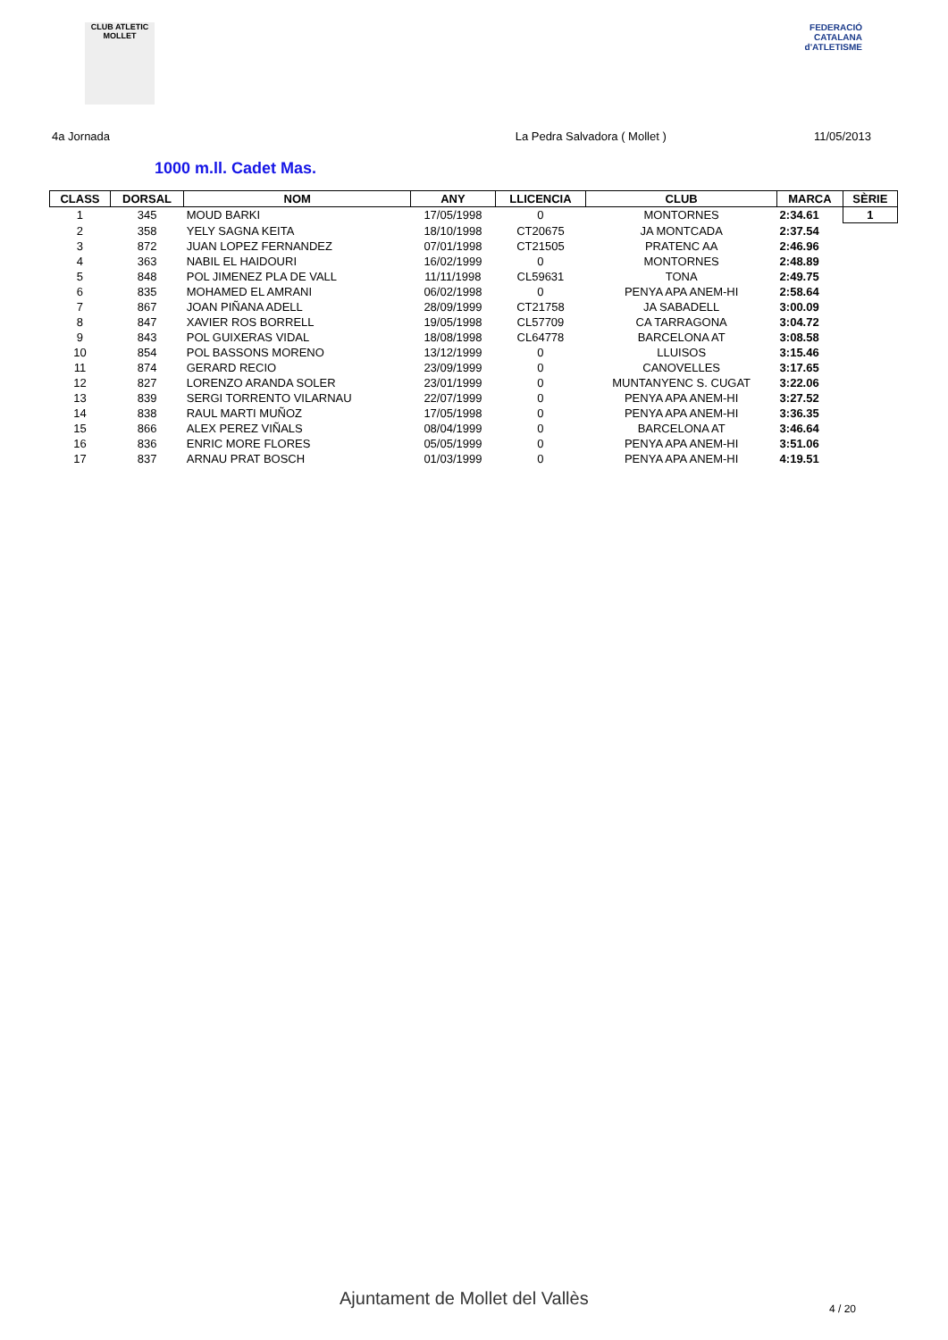CLUB ATLETIC MOLLET
FEDERACIÓ CATALANA
d'ATLETISME
4a Jornada La Pedra Salvadora ( Mollet ) 11/05/2013
1000 m.ll. Cadet Mas.
| CLASS | DORSAL | NOM | ANY | LLICENCIA | CLUB | MARCA | SÈRIE |
| --- | --- | --- | --- | --- | --- | --- | --- |
| 1 | 345 | MOUD BARKI | 17/05/1998 | 0 | MONTORNES | 2:34.61 | 1 |
| 2 | 358 | YELY SAGNA KEITA | 18/10/1998 | CT20675 | JA MONTCADA | 2:37.54 | |
| 3 | 872 | JUAN LOPEZ FERNANDEZ | 07/01/1998 | CT21505 | PRATENC AA | 2:46.96 | |
| 4 | 363 | NABIL EL HAIDOURI | 16/02/1999 | 0 | MONTORNES | 2:48.89 | |
| 5 | 848 | POL JIMENEZ PLA DE VALL | 11/11/1998 | CL59631 | TONA | 2:49.75 | |
| 6 | 835 | MOHAMED EL AMRANI | 06/02/1998 | 0 | PENYA APA ANEM-HI | 2:58.64 | |
| 7 | 867 | JOAN PIÑANA ADELL | 28/09/1999 | CT21758 | JA SABADELL | 3:00.09 | |
| 8 | 847 | XAVIER ROS BORRELL | 19/05/1998 | CL57709 | CA TARRAGONA | 3:04.72 | |
| 9 | 843 | POL GUIXERAS VIDAL | 18/08/1998 | CL64778 | BARCELONA AT | 3:08.58 | |
| 10 | 854 | POL BASSONS MORENO | 13/12/1999 | 0 | LLUISOS | 3:15.46 | |
| 11 | 874 | GERARD RECIO | 23/09/1999 | 0 | CANOVELLES | 3:17.65 | |
| 12 | 827 | LORENZO ARANDA SOLER | 23/01/1999 | 0 | MUNTANYENC S. CUGAT | 3:22.06 | |
| 13 | 839 | SERGI TORRENTO VILARNAU | 22/07/1999 | 0 | PENYA APA ANEM-HI | 3:27.52 | |
| 14 | 838 | RAUL MARTI MUÑOZ | 17/05/1998 | 0 | PENYA APA ANEM-HI | 3:36.35 | |
| 15 | 866 | ALEX PEREZ VIÑALS | 08/04/1999 | 0 | BARCELONA AT | 3:46.64 | |
| 16 | 836 | ENRIC MORE FLORES | 05/05/1999 | 0 | PENYA APA ANEM-HI | 3:51.06 | |
| 17 | 837 | ARNAU PRAT BOSCH | 01/03/1999 | 0 | PENYA APA ANEM-HI | 4:19.51 | |
Ajuntament de Mollet del Vallès
4 / 20